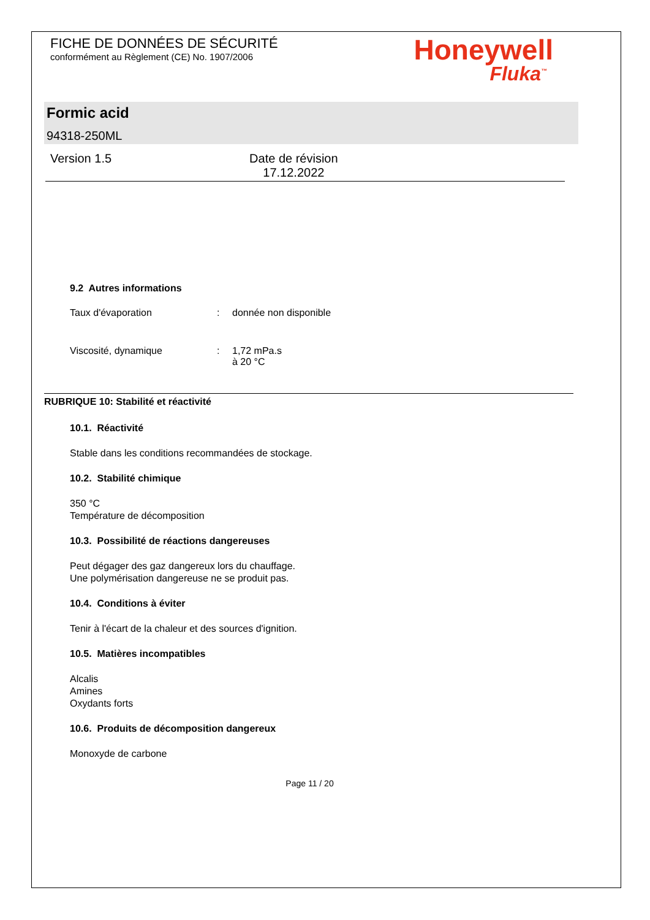FICHE DE DONNÉES DE SÉCURITÉ
conformément au Règlement (CE) No. 1907/2006
Honeywell
Fluka<sup>™</sup>
Formic acid
94318-250ML
Version 1.5 Date de révision
17.12.2022
9.2 Autres informations
Taux d'évaporation : donnée non disponible
Viscosité, dynamique : 1,72 mPa.s
à 20 °C
RUBRIQUE 10: Stabilité et réactivité
10.1. Réactivité
Stable dans les conditions recommandées de stockage.
10.2. Stabilité chimique
350 °C
Température de décomposition
10.3. Possibilité de réactions dangereuses
Peut dégager des gaz dangereux lors du chauffage.
Une polymérisation dangereuse ne se produit pas.
10.4. Conditions à éviter
Tenir à l'écart de la chaleur et des sources d'ignition.
10.5. Matières incompatibles
Alcalis
Amines
Oxydants forts
10.6. Produits de décomposition dangereux
Monoxyde de carbone
Page 11 / 20